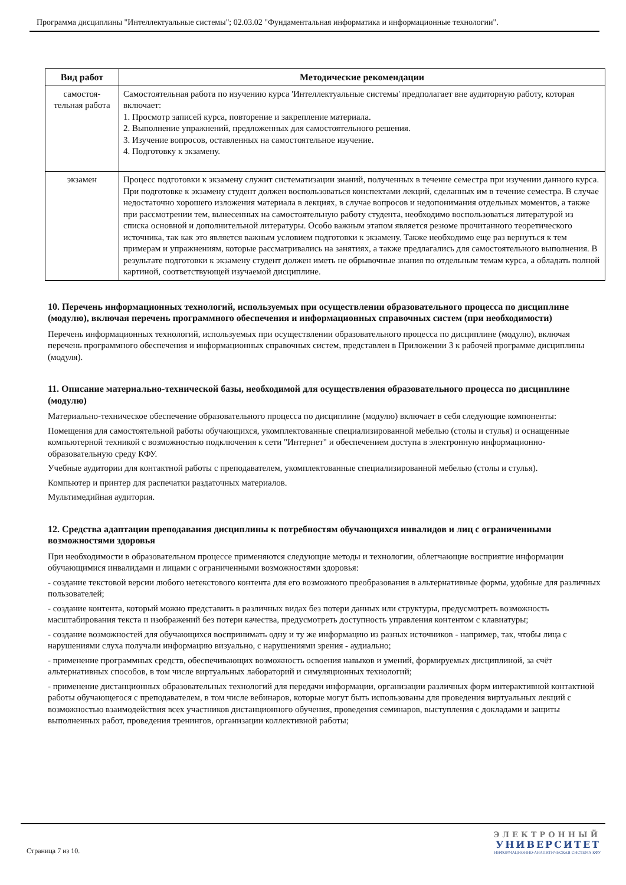Программа дисциплины "Интеллектуальные системы"; 02.03.02 "Фундаментальная информатика и информационные технологии".
| Вид работ | Методические рекомендации |
| --- | --- |
| самостоя- тельная работа | Самостоятельная работа по изучению курса 'Интеллектуальные системы' предполагает вне аудиторную работу, которая включает: 1. Просмотр записей курса, повторение и закрепление материала. 2. Выполнение упражнений, предложенных для самостоятельного решения. 3. Изучение вопросов, оставленных на самостоятельное изучение. 4. Подготовку к экзамену. |
| экзамен | Процесс подготовки к экзамену служит систематизации знаний, полученных в течение семестра при изучении данного курса. При подготовке к экзамену студент должен воспользоваться конспектами лекций, сделанных им в течение семестра. В случае недостаточно хорошего изложения материала в лекциях, в случае вопросов и недопонимания отдельных моментов, а также при рассмотрении тем, вынесенных на самостоятельную работу студента, необходимо воспользоваться литературой из списка основной и дополнительной литературы. Особо важным этапом является резюме прочитанного теоретического источника, так как это является важным условием подготовки к экзамену. Также необходимо еще раз вернуться к тем примерам и упражнениям, которые рассматривались на занятиях, а также предлагались для самостоятельного выполнения. В результате подготовки к экзамену студент должен иметь не обрывочные знания по отдельным темам курса, а обладать полной картиной, соответствующей изучаемой дисциплине. |
10. Перечень информационных технологий, используемых при осуществлении образовательного процесса по дисциплине (модулю), включая перечень программного обеспечения и информационных справочных систем (при необходимости)
Перечень информационных технологий, используемых при осуществлении образовательного процесса по дисциплине (модулю), включая перечень программного обеспечения и информационных справочных систем, представлен в Приложении 3 к рабочей программе дисциплины (модуля).
11. Описание материально-технической базы, необходимой для осуществления образовательного процесса по дисциплине (модулю)
Материально-техническое обеспечение образовательного процесса по дисциплине (модулю) включает в себя следующие компоненты:
Помещения для самостоятельной работы обучающихся, укомплектованные специализированной мебелью (столы и стулья) и оснащенные компьютерной техникой с возможностью подключения к сети "Интернет" и обеспечением доступа в электронную информационно-образовательную среду КФУ.
Учебные аудитории для контактной работы с преподавателем, укомплектованные специализированной мебелью (столы и стулья).
Компьютер и принтер для распечатки раздаточных материалов.
Мультимедийная аудитория.
12. Средства адаптации преподавания дисциплины к потребностям обучающихся инвалидов и лиц с ограниченными возможностями здоровья
При необходимости в образовательном процессе применяются следующие методы и технологии, облегчающие восприятие информации обучающимися инвалидами и лицами с ограниченными возможностями здоровья:
- создание текстовой версии любого нетекстового контента для его возможного преобразования в альтернативные формы, удобные для различных пользователей;
- создание контента, который можно представить в различных видах без потери данных или структуры, предусмотреть возможность масштабирования текста и изображений без потери качества, предусмотреть доступность управления контентом с клавиатуры;
- создание возможностей для обучающихся воспринимать одну и ту же информацию из разных источников - например, так, чтобы лица с нарушениями слуха получали информацию визуально, с нарушениями зрения - аудиально;
- применение программных средств, обеспечивающих возможность освоения навыков и умений, формируемых дисциплиной, за счёт альтернативных способов, в том числе виртуальных лабораторий и симуляционных технологий;
- применение дистанционных образовательных технологий для передачи информации, организации различных форм интерактивной контактной работы обучающегося с преподавателем, в том числе вебинаров, которые могут быть использованы для проведения виртуальных лекций с возможностью взаимодействия всех участников дистанционного обучения, проведения семинаров, выступления с докладами и защиты выполненных работ, проведения тренингов, организации коллективной работы;
Страница 7 из 10.
ЭЛЕКТРОННЫЙ
УНИВЕРСИТЕТ
ИНФОРМАЦИОННО-АНАЛИТИЧЕСКАЯ СИСТЕМА КФУ